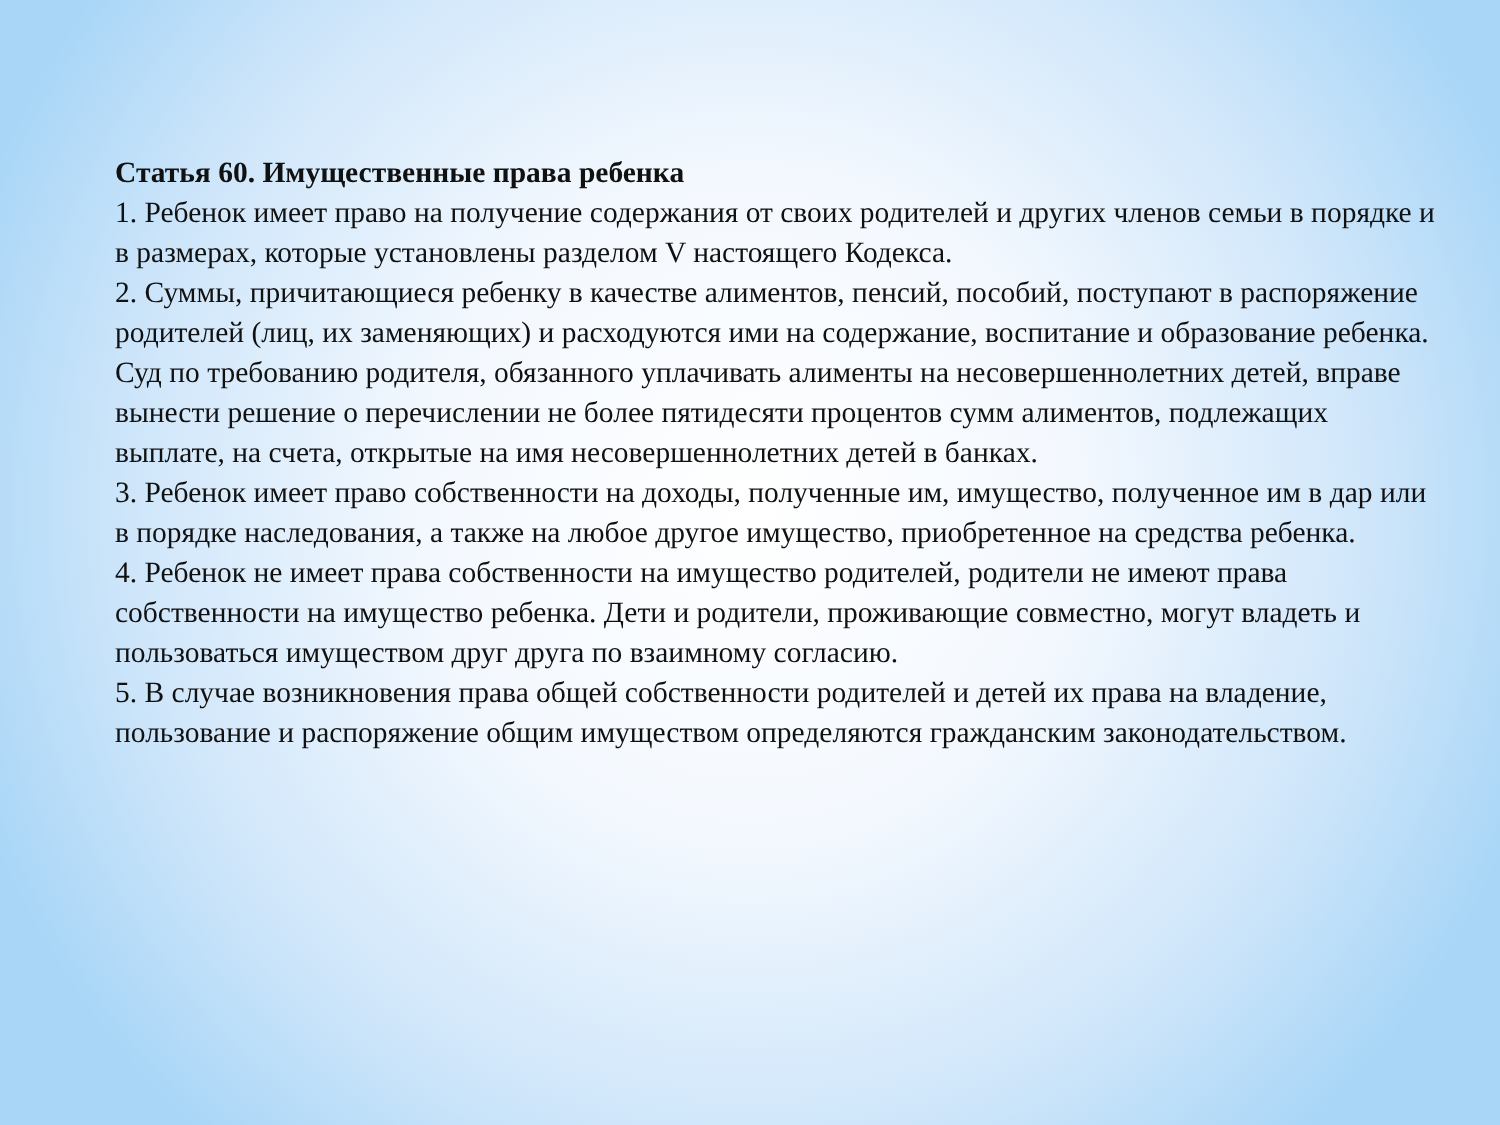Статья 60. Имущественные права ребенка
1. Ребенок имеет право на получение содержания от своих родителей и других членов семьи в порядке и в размерах, которые установлены разделом V настоящего Кодекса.
2. Суммы, причитающиеся ребенку в качестве алиментов, пенсий, пособий, поступают в распоряжение родителей (лиц, их заменяющих) и расходуются ими на содержание, воспитание и образование ребенка.
Суд по требованию родителя, обязанного уплачивать алименты на несовершеннолетних детей, вправе вынести решение о перечислении не более пятидесяти процентов сумм алиментов, подлежащих выплате, на счета, открытые на имя несовершеннолетних детей в банках.
3. Ребенок имеет право собственности на доходы, полученные им, имущество, полученное им в дар или в порядке наследования, а также на любое другое имущество, приобретенное на средства ребенка.
4. Ребенок не имеет права собственности на имущество родителей, родители не имеют права собственности на имущество ребенка. Дети и родители, проживающие совместно, могут владеть и пользоваться имуществом друг друга по взаимному согласию.
5. В случае возникновения права общей собственности родителей и детей их права на владение, пользование и распоряжение общим имуществом определяются гражданским законодательством.